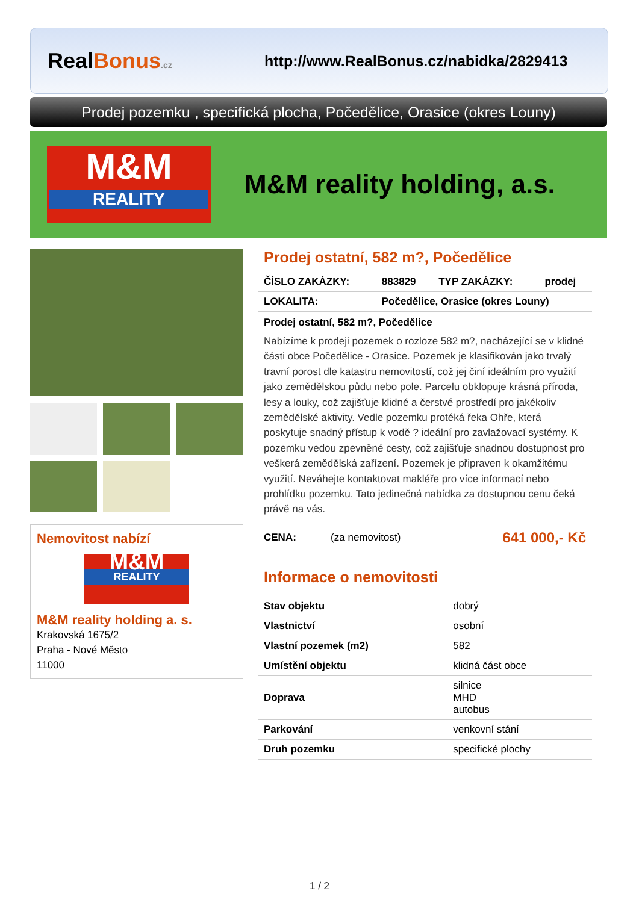RealBonus.cz
http://www.RealBonus.cz/nabidka/2829413
Prodej pozemku , specifická plocha, Počedělice, Orasice (okres Louny)
M&M
REALITY
M&M reality holding, a.s.
Nemovitost nabízí
M&M
REALITY
M&M reality holding a. s.
Krakovská 1675/2
Praha - Nové Město
11000
Prodej ostatní, 582 m?, Počedělice
| ČÍSLO ZAKÁZKY: | 883829 | TYP ZAKÁZKY: | prodej |
| LOKALITA: | Počedělice, Orasice (okres Louny) | | |
Prodej ostatní, 582 m?, Počedělice
Nabízíme k prodeji pozemek o rozloze 582 m?, nacházející se v klidné části obce Počedělice - Orasice. Pozemek je klasifikován jako trvalý travní porost dle katastru nemovitostí, což jej činí ideálním pro využití jako zemědělskou půdu nebo pole. Parcelu obklopuje krásná příroda, lesy a louky, což zajišťuje klidné a čerstvé prostředí pro jakékoliv zemědělské aktivity. Vedle pozemku protéká řeka Ohře, která poskytuje snadný přístup k vodě ? ideální pro zavlažovací systémy. K pozemku vedou zpevněné cesty, což zajišťuje snadnou dostupnost pro veškerá zemědělská zařízení. Pozemek je připraven k okamžitému využití. Neváhejte kontaktovat makléře pro více informací nebo prohlídku pozemku. Tato jedinečná nabídka za dostupnou cenu čeká právě na vás.
| CENA: | (za nemovitost) | 641 000,- Kč |
Informace o nemovitosti
| Stav objektu | dobrý |
| Vlastnictví | osobní |
| Vlastní pozemek (m2) | 582 |
| Umístění objektu | klidná část obce |
| Doprava | silnice MHD autobus |
| Parkování | venkovní stání |
| Druh pozemku | specifické plochy |
1 / 2